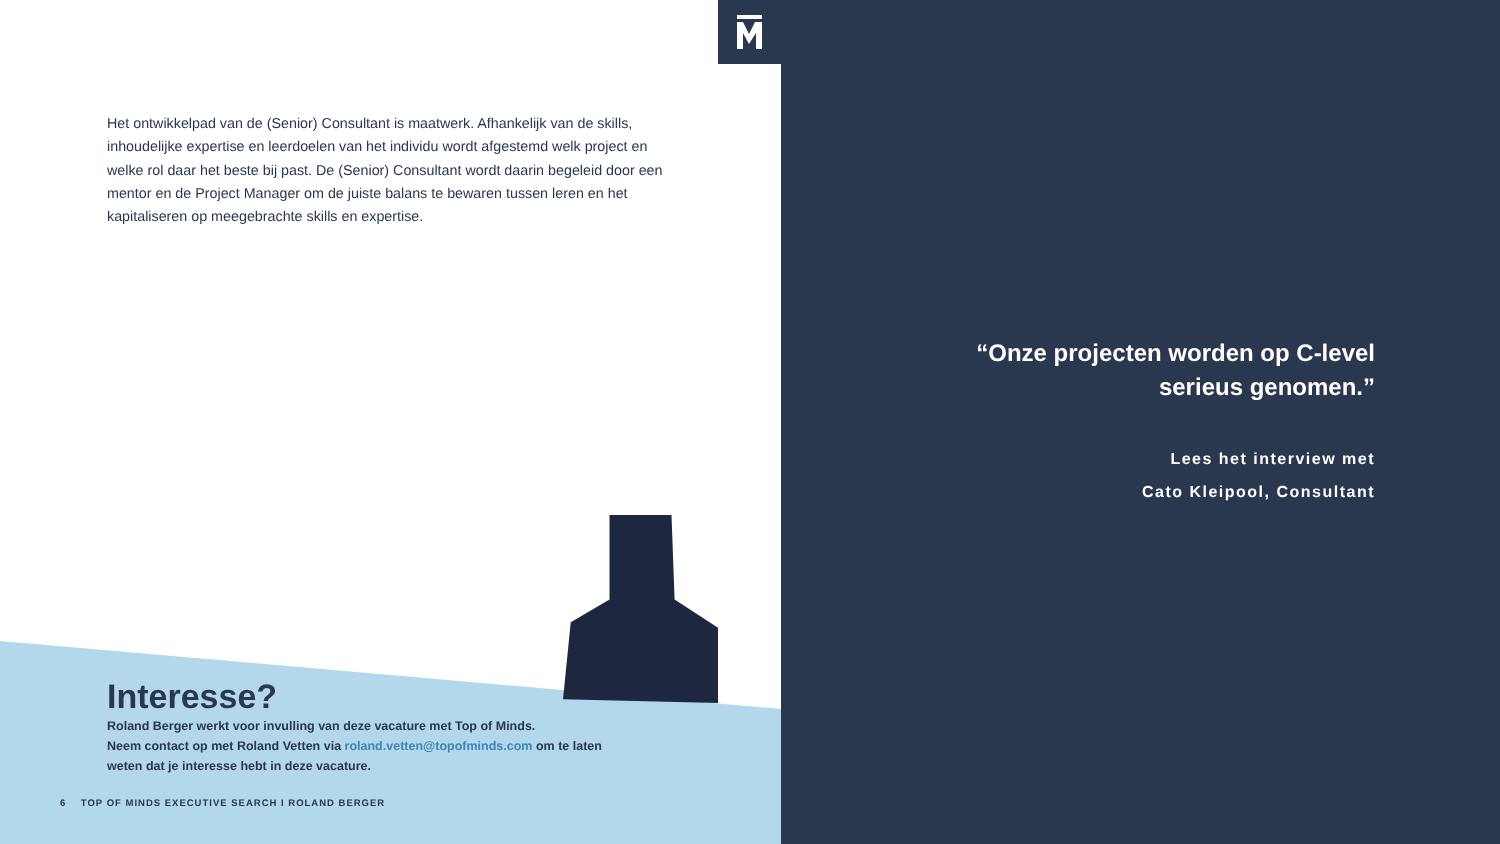Het ontwikkelpad van de (Senior) Consultant is maatwerk. Afhankelijk van de skills, inhoudelijke expertise en leerdoelen van het individu wordt afgestemd welk project en welke rol daar het beste bij past. De (Senior) Consultant wordt daarin begeleid door een mentor en de Project Manager om de juiste balans te bewaren tussen leren en het kapitaliseren op meegebrachte skills en expertise.
Interesse?
Roland Berger werkt voor invulling van deze vacature met Top of Minds.
Neem contact op met Roland Vetten via roland.vetten@topofminds.com om te laten weten dat je interesse hebt in deze vacature.
6 TOP OF MINDS EXECUTIVE SEARCH I ROLAND BERGER
“Onze projecten worden op C-level serieus genomen.”
Lees het interview met
Cato Kleipool, Consultant